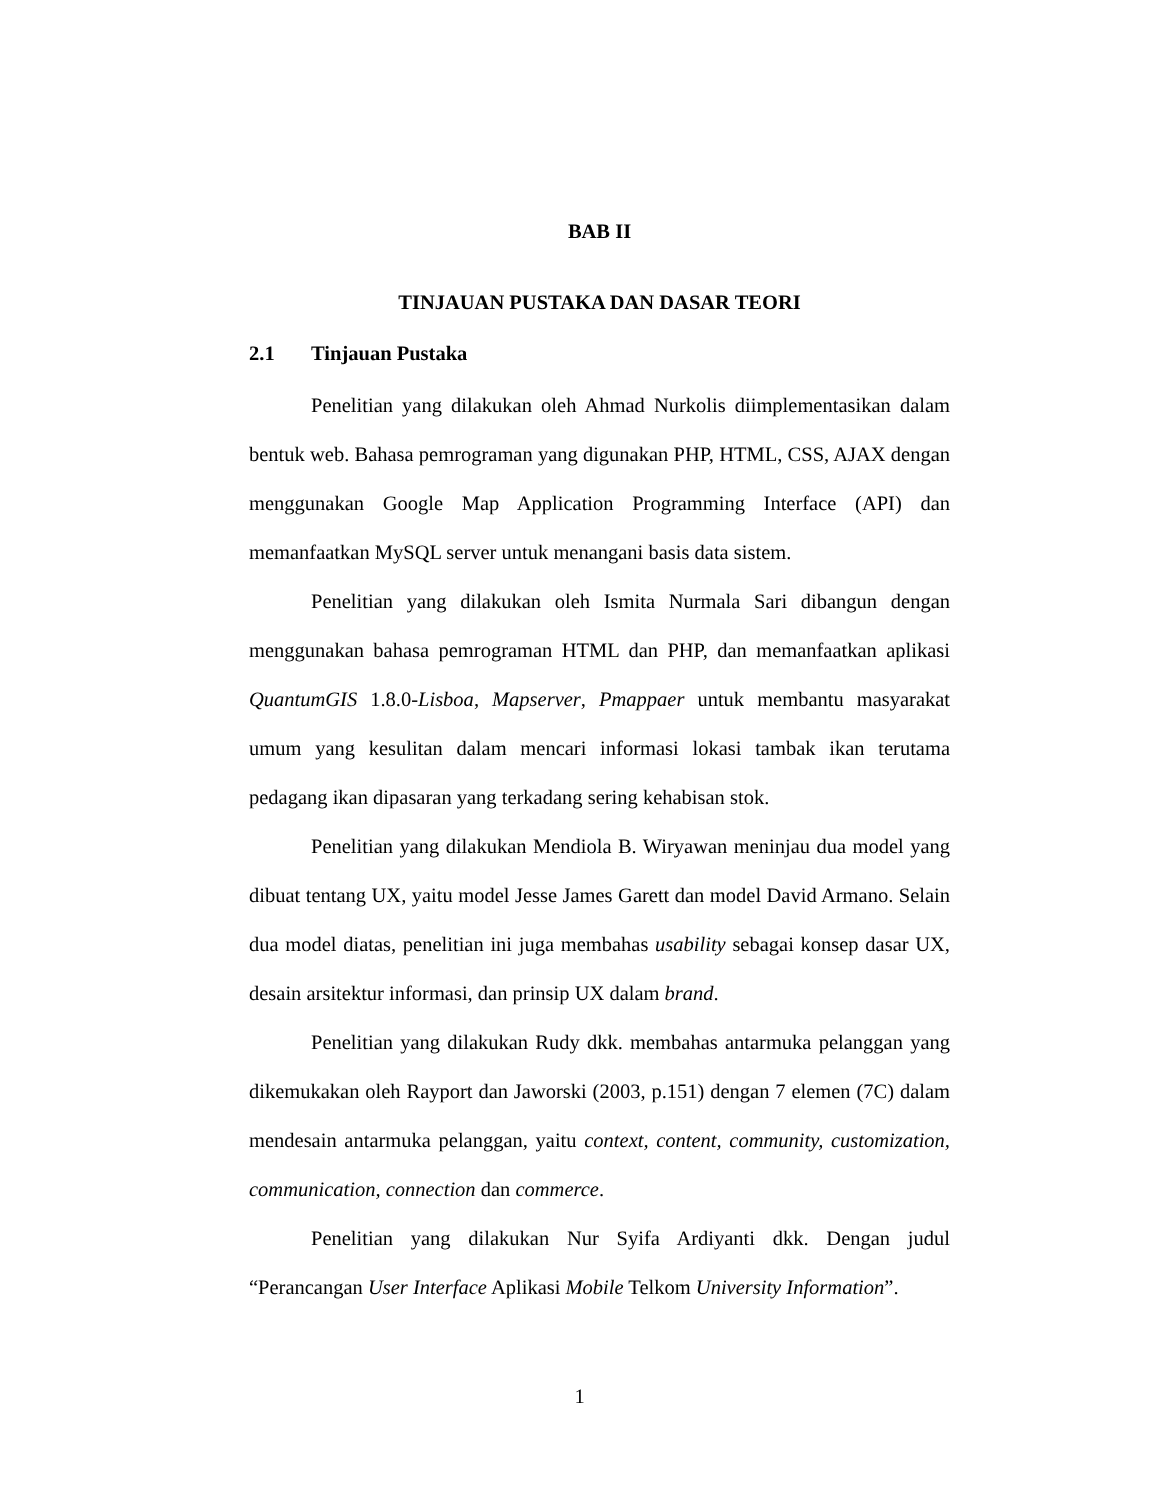BAB II
TINJAUAN PUSTAKA DAN DASAR TEORI
2.1 Tinjauan Pustaka
Penelitian yang dilakukan oleh Ahmad Nurkolis diimplementasikan dalam bentuk web. Bahasa pemrograman yang digunakan PHP, HTML, CSS, AJAX dengan menggunakan Google Map Application Programming Interface (API) dan memanfaatkan MySQL server untuk menangani basis data sistem.
Penelitian yang dilakukan oleh Ismita Nurmala Sari dibangun dengan menggunakan bahasa pemrograman HTML dan PHP, dan memanfaatkan aplikasi QuantumGIS 1.8.0-Lisboa, Mapserver, Pmappaer untuk membantu masyarakat umum yang kesulitan dalam mencari informasi lokasi tambak ikan terutama pedagang ikan dipasaran yang terkadang sering kehabisan stok.
Penelitian yang dilakukan Mendiola B. Wiryawan meninjau dua model yang dibuat tentang UX, yaitu model Jesse James Garett dan model David Armano. Selain dua model diatas, penelitian ini juga membahas usability sebagai konsep dasar UX, desain arsitektur informasi, dan prinsip UX dalam brand.
Penelitian yang dilakukan Rudy dkk. membahas antarmuka pelanggan yang dikemukakan oleh Rayport dan Jaworski (2003, p.151) dengan 7 elemen (7C) dalam mendesain antarmuka pelanggan, yaitu context, content, community, customization, communication, connection dan commerce.
Penelitian yang dilakukan Nur Syifa Ardiyanti dkk. Dengan judul “Perancangan User Interface Aplikasi Mobile Telkom University Information”.
1